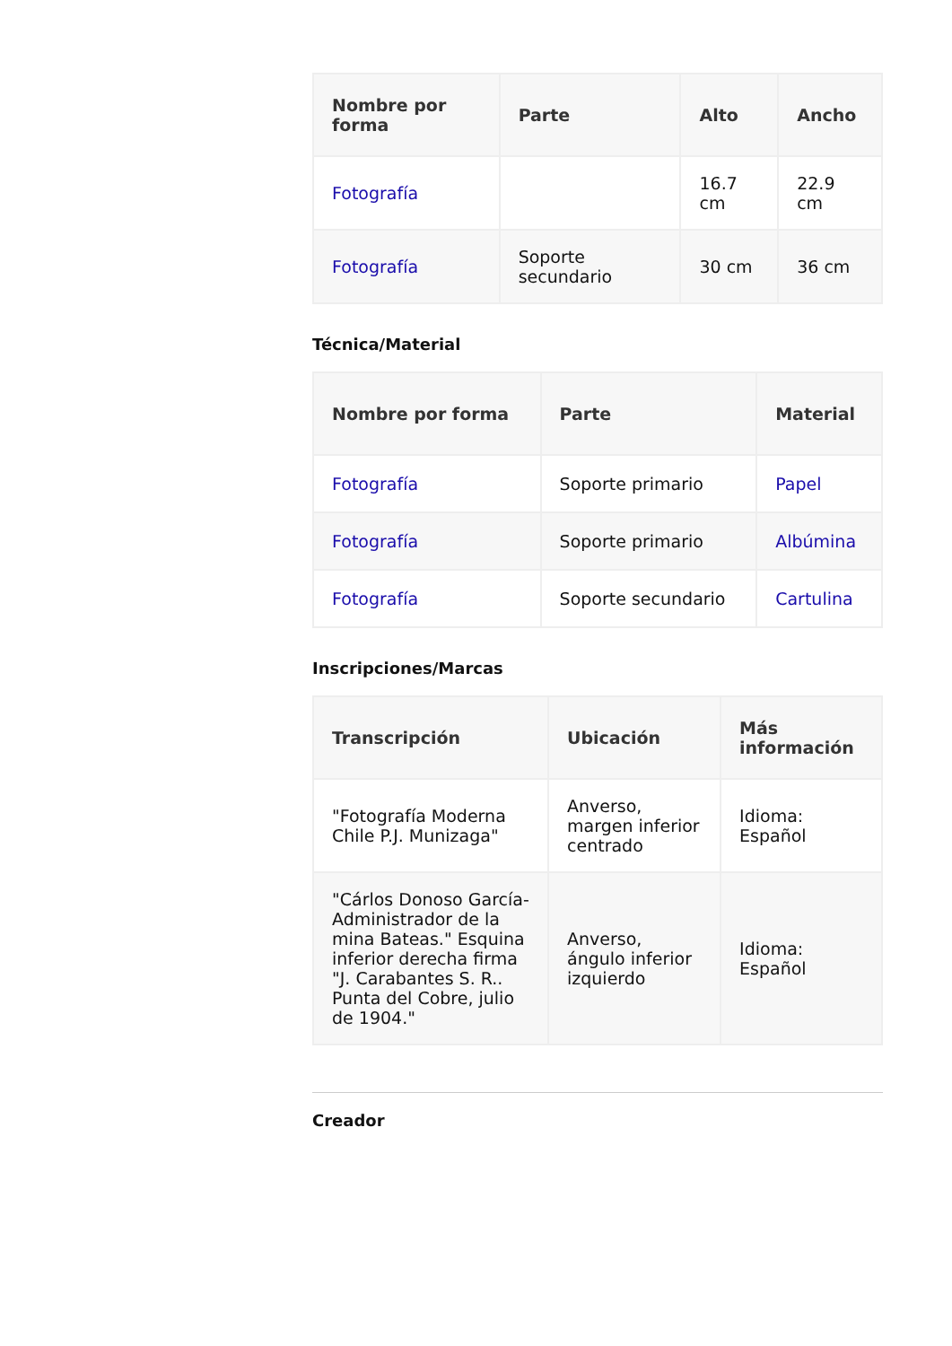| Nombre por forma | Parte | Alto | Ancho |
| --- | --- | --- | --- |
| Fotografía | | 16.7 cm | 22.9 cm |
| Fotografía | Soporte secundario | 30 cm | 36 cm |
Técnica/Material
| Nombre por forma | Parte | Material |
| --- | --- | --- |
| Fotografía | Soporte primario | Papel |
| Fotografía | Soporte primario | Albúmina |
| Fotografía | Soporte secundario | Cartulina |
Inscripciones/Marcas
| Transcripción | Ubicación | Más información |
| --- | --- | --- |
| "Fotografía Moderna Chile P.J. Munizaga" | Anverso, margen inferior centrado | Idioma: Español |
| "Cárlos Donoso García- Administrador de la mina Bateas." Esquina inferior derecha firma "J. Carabantes S. R.. Punta del Cobre, julio de 1904." | Anverso, ángulo inferior izquierdo | Idioma: Español |
Creador